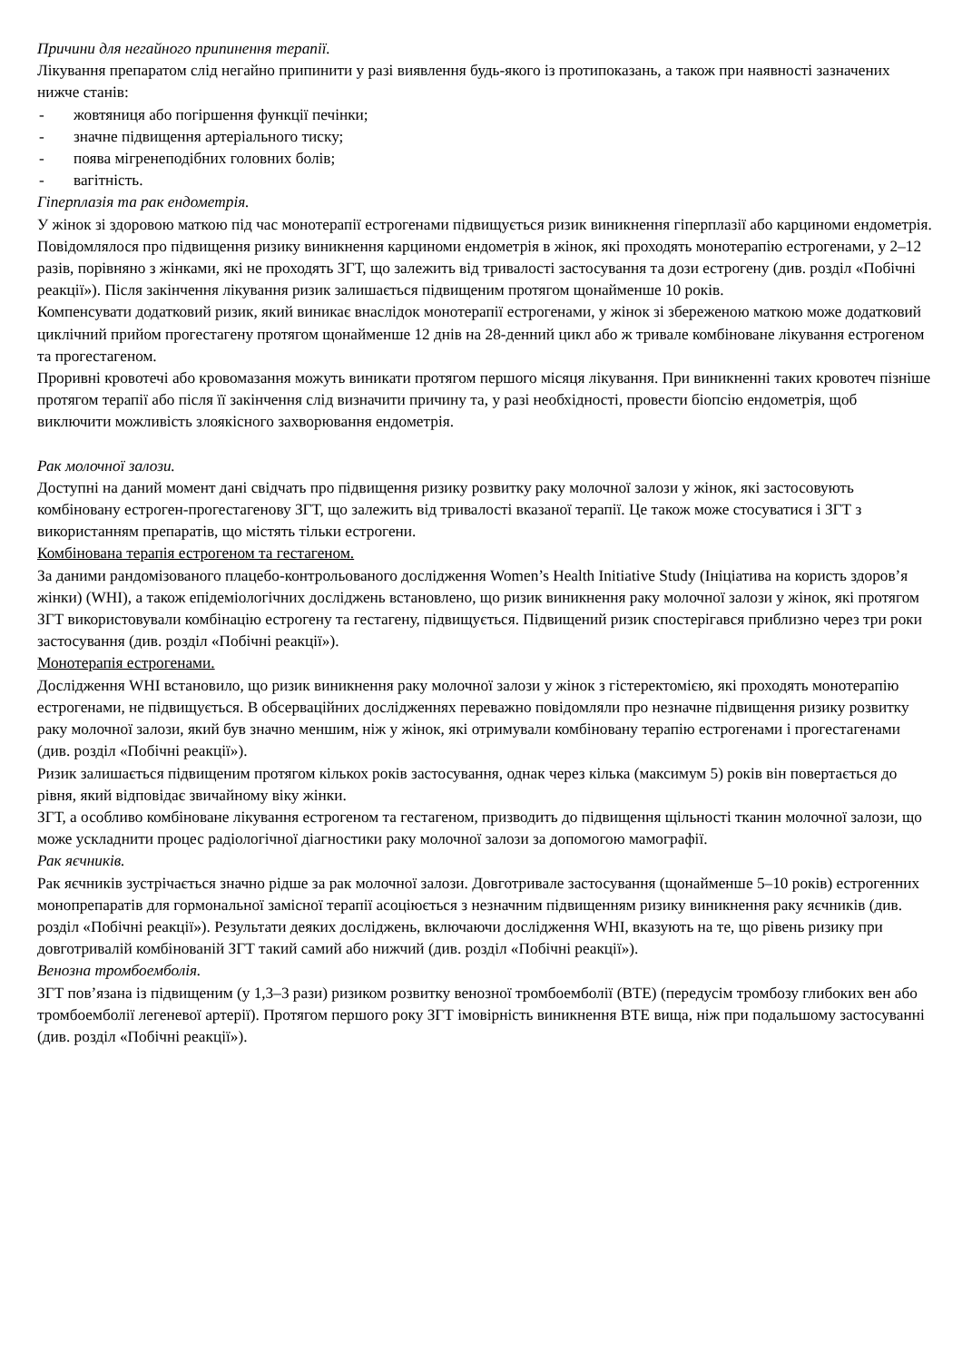Причини для негайного припинення терапії.
Лікування препаратом слід негайно припинити у разі виявлення будь-якого із протипоказань, а також при наявності зазначених нижче станів:
- жовтяниця або погіршення функції печінки;
- значне підвищення артеріального тиску;
- поява мігренеподібних головних болів;
- вагітність.
Гіперплазія та рак ендометрія.
У жінок зі здоровою маткою під час монотерапії естрогенами підвищується ризик виникнення гіперплазії або карциноми ендометрія. Повідомлялося про підвищення ризику виникнення карциноми ендометрія в жінок, які проходять монотерапію естрогенами, у 2–12 разів, порівняно з жінками, які не проходять ЗГТ, що залежить від тривалості застосування та дози естрогену (див. розділ «Побічні реакції»). Після закінчення лікування ризик залишається підвищеним протягом щонайменше 10 років.
Компенсувати додатковий ризик, який виникає внаслідок монотерапії естрогенами, у жінок зі збереженою маткою може додатковий циклічний прийом прогестагену протягом щонайменше 12 днів на 28-денний цикл або ж тривале комбіноване лікування естрогеном та прогестагеном.
Проривні кровотечі або кровомазання можуть виникати протягом першого місяця лікування. При виникненні таких кровотеч пізніше протягом терапії або після її закінчення слід визначити причину та, у разі необхідності, провести біопсію ендометрія, щоб виключити можливість злоякісного захворювання ендометрія.
Рак молочної залози.
Доступні на даний момент дані свідчать про підвищення ризику розвитку раку молочної залози у жінок, які застосовують комбіновану естроген-прогестагенову ЗГТ, що залежить від тривалості вказаної терапії. Це також може стосуватися і ЗГТ з використанням препаратів, що містять тільки естрогени.
Комбінована терапія естрогеном та гестагеном.
За даними рандомізованого плацебо-контрольованого дослідження Women’s Health Initiative Study (Ініціатива на користь здоров’я жінки) (WHI), а також епідеміологічних досліджень встановлено, що ризик виникнення раку молочної залози у жінок, які протягом ЗГТ використовували комбінацію естрогену та гестагену, підвищується. Підвищений ризик спостерігався приблизно через три роки застосування (див. розділ «Побічні реакції»).
Монотерапія естрогенами.
Дослідження WHI встановило, що ризик виникнення раку молочної залози у жінок з гістеректомією, які проходять монотерапію естрогенами, не підвищується. В обсерваційних дослідженнях переважно повідомляли про незначне підвищення ризику розвитку раку молочної залози, який був значно меншим, ніж у жінок, які отримували комбіновану терапію естрогенами і прогестагенами (див. розділ «Побічні реакції»).
Ризик залишається підвищеним протягом кількох років застосування, однак через кілька (максимум 5) років він повертається до рівня, який відповідає звичайному віку жінки.
ЗГТ, а особливо комбіноване лікування естрогеном та гестагеном, призводить до підвищення щільності тканин молочної залози, що може ускладнити процес радіологічної діагностики раку молочної залози за допомогою мамографії.
Рак яєчників.
Рак яєчників зустрічається значно рідше за рак молочної залози. Довготривале застосування (щонайменше 5–10 років) естрогенних монопрепаратів для гормональної замісної терапії асоціюється з незначним підвищенням ризику виникнення раку яєчників (див. розділ «Побічні реакції»). Результати деяких досліджень, включаючи дослідження WHI, вказують на те, що рівень ризику при довготривалій комбінованій ЗГТ такий самий або нижчий (див. розділ «Побічні реакції»).
Венозна тромбоемболія.
ЗГТ пов’язана із підвищеним (у 1,3–3 рази) ризиком розвитку венозної тромбоемболії (ВТЕ) (передусім тромбозу глибоких вен або тромбоемболії легеневої артерії). Протягом першого року ЗГТ імовірність виникнення ВТЕ вища, ніж при подальшому застосуванні (див. розділ «Побічні реакції»).